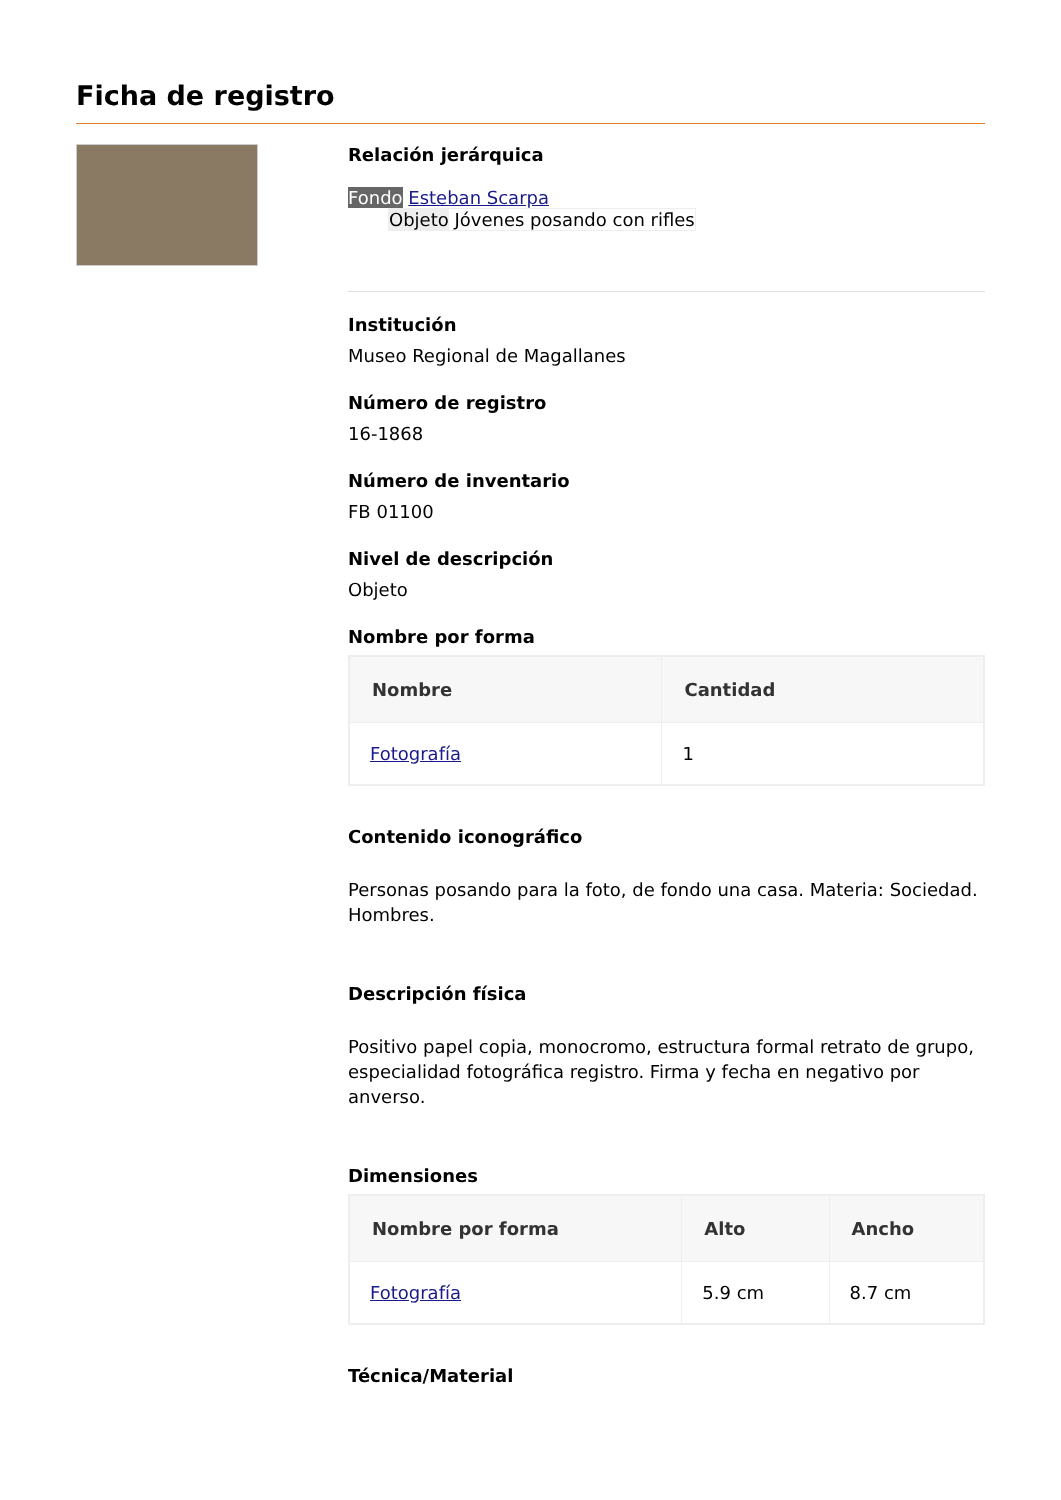Ficha de registro
Relación jerárquica
Fondo Esteban Scarpa
Objeto Jóvenes posando con rifles
Institución
Museo Regional de Magallanes
Número de registro
16-1868
Número de inventario
FB 01100
Nivel de descripción
Objeto
Nombre por forma
| Nombre | Cantidad |
| --- | --- |
| Fotografía | 1 |
Contenido iconográfico
Personas posando para la foto, de fondo una casa. Materia: Sociedad. Hombres.
Descripción física
Positivo papel copia, monocromo, estructura formal retrato de grupo, especialidad fotográfica registro. Firma y fecha en negativo por anverso.
Dimensiones
| Nombre por forma | Alto | Ancho |
| --- | --- | --- |
| Fotografía | 5.9 cm | 8.7 cm |
Técnica/Material